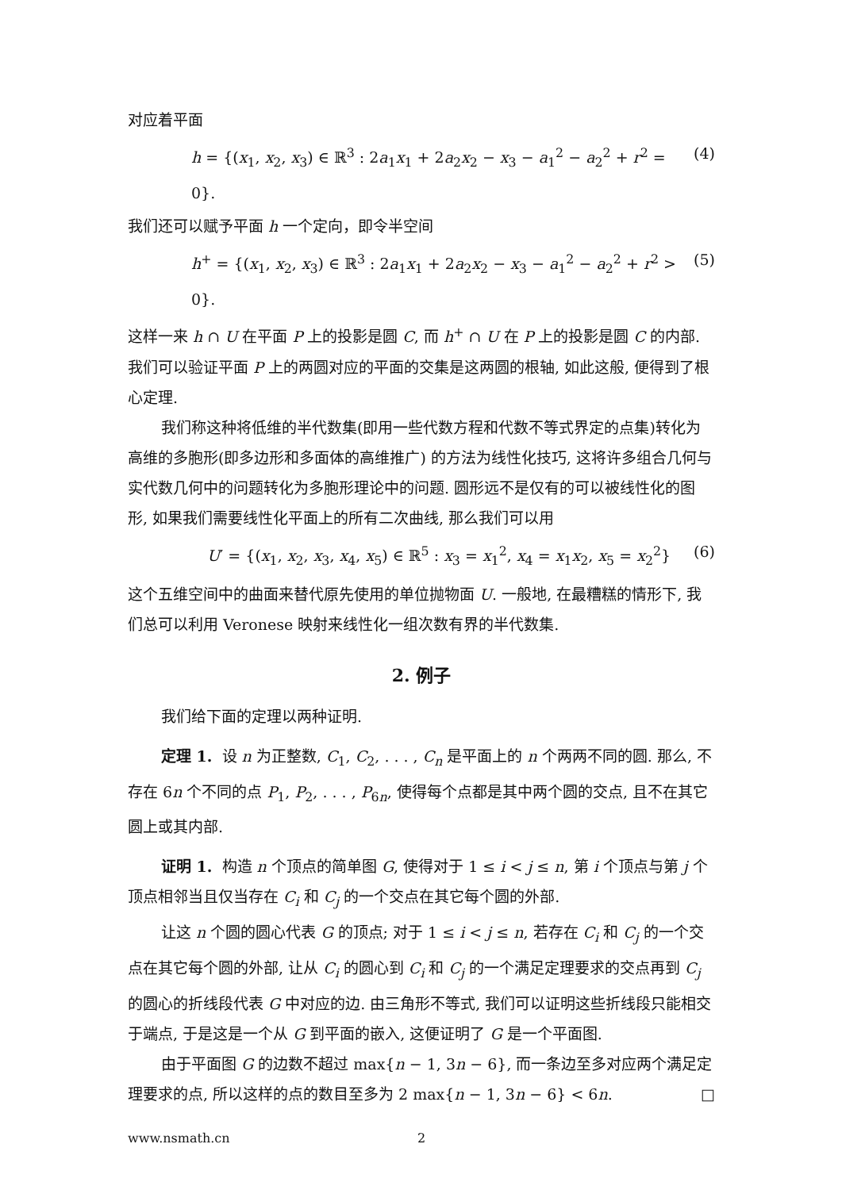对应着平面
h = {(x<sub>1</sub>, x<sub>2</sub>, x<sub>3</sub>) ∈ ℝ<sup>3</sup> : 2a<sub>1</sub>x<sub>1</sub> + 2a<sub>2</sub>x<sub>2</sub> − x<sub>3</sub> − a<sub>1</sub><sup>2</sup> − a<sub>2</sub><sup>2</sup> + r<sup>2</sup> = 0}. (4)
我们还可以赋予平面 h 一个定向，即令半空间
h<sup>+</sup> = {(x<sub>1</sub>, x<sub>2</sub>, x<sub>3</sub>) ∈ ℝ<sup>3</sup> : 2a<sub>1</sub>x<sub>1</sub> + 2a<sub>2</sub>x<sub>2</sub> − x<sub>3</sub> − a<sub>1</sub><sup>2</sup> − a<sub>2</sub><sup>2</sup> + r<sup>2</sup> > 0}. (5)
这样一来 h ∩ U 在平面 P 上的投影是圆 C, 而 h<sup>+</sup> ∩ U 在 P 上的投影是圆 C 的内部. 我们可以验证平面 P 上的两圆对应的平面的交集是这两圆的根轴, 如此这般, 便得到了根心定理.
我们称这种将低维的半代数集(即用一些代数方程和代数不等式界定的点集)转化为高维的多胞形(即多边形和多面体的高维推广) 的方法为线性化技巧, 这将许多组合几何与实代数几何中的问题转化为多胞形理论中的问题. 圆形远不是仅有的可以被线性化的图形, 如果我们需要线性化平面上的所有二次曲线, 那么我们可以用
U′ = {(x<sub>1</sub>, x<sub>2</sub>, x<sub>3</sub>, x<sub>4</sub>, x<sub>5</sub>) ∈ ℝ<sup>5</sup> : x<sub>3</sub> = x<sub>1</sub><sup>2</sup>, x<sub>4</sub> = x<sub>1</sub>x<sub>2</sub>, x<sub>5</sub> = x<sub>2</sub><sup>2</sup>} (6)
这个五维空间中的曲面来替代原先使用的单位抛物面 U. 一般地, 在最糟糕的情形下, 我们总可以利用 Veronese 映射来线性化一组次数有界的半代数集.
2. 例子
我们给下面的定理以两种证明.
定理 1. 设 n 为正整数, C<sub>1</sub>, C<sub>2</sub>, . . . , C<sub>n</sub> 是平面上的 n 个两两不同的圆. 那么, 不存在 6n 个不同的点 P<sub>1</sub>, P<sub>2</sub>, . . . , P<sub>6n</sub>, 使得每个点都是其中两个圆的交点, 且不在其它圆上或其内部.
证明 1. 构造 n 个顶点的简单图 G, 使得对于 1 ≤ i < j ≤ n, 第 i 个顶点与第 j 个顶点相邻当且仅当存在 C<sub>i</sub> 和 C<sub>j</sub> 的一个交点在其它每个圆的外部.
让这 n 个圆的圆心代表 G 的顶点; 对于 1 ≤ i < j ≤ n, 若存在 C<sub>i</sub> 和 C<sub>j</sub> 的一个交点在其它每个圆的外部, 让从 C<sub>i</sub> 的圆心到 C<sub>i</sub> 和 C<sub>j</sub> 的一个满足定理要求的交点再到 C<sub>j</sub> 的圆心的折线段代表 G 中对应的边. 由三角形不等式, 我们可以证明这些折线段只能相交于端点, 于是这是一个从 G 到平面的嵌入, 这便证明了 G 是一个平面图.
由于平面图 G 的边数不超过 max{n − 1, 3n − 6}, 而一条边至多对应两个满足定理要求的点, 所以这样的点的数目至多为 2 max{n − 1, 3n − 6} < 6n. □
www.nsmath.cn 2